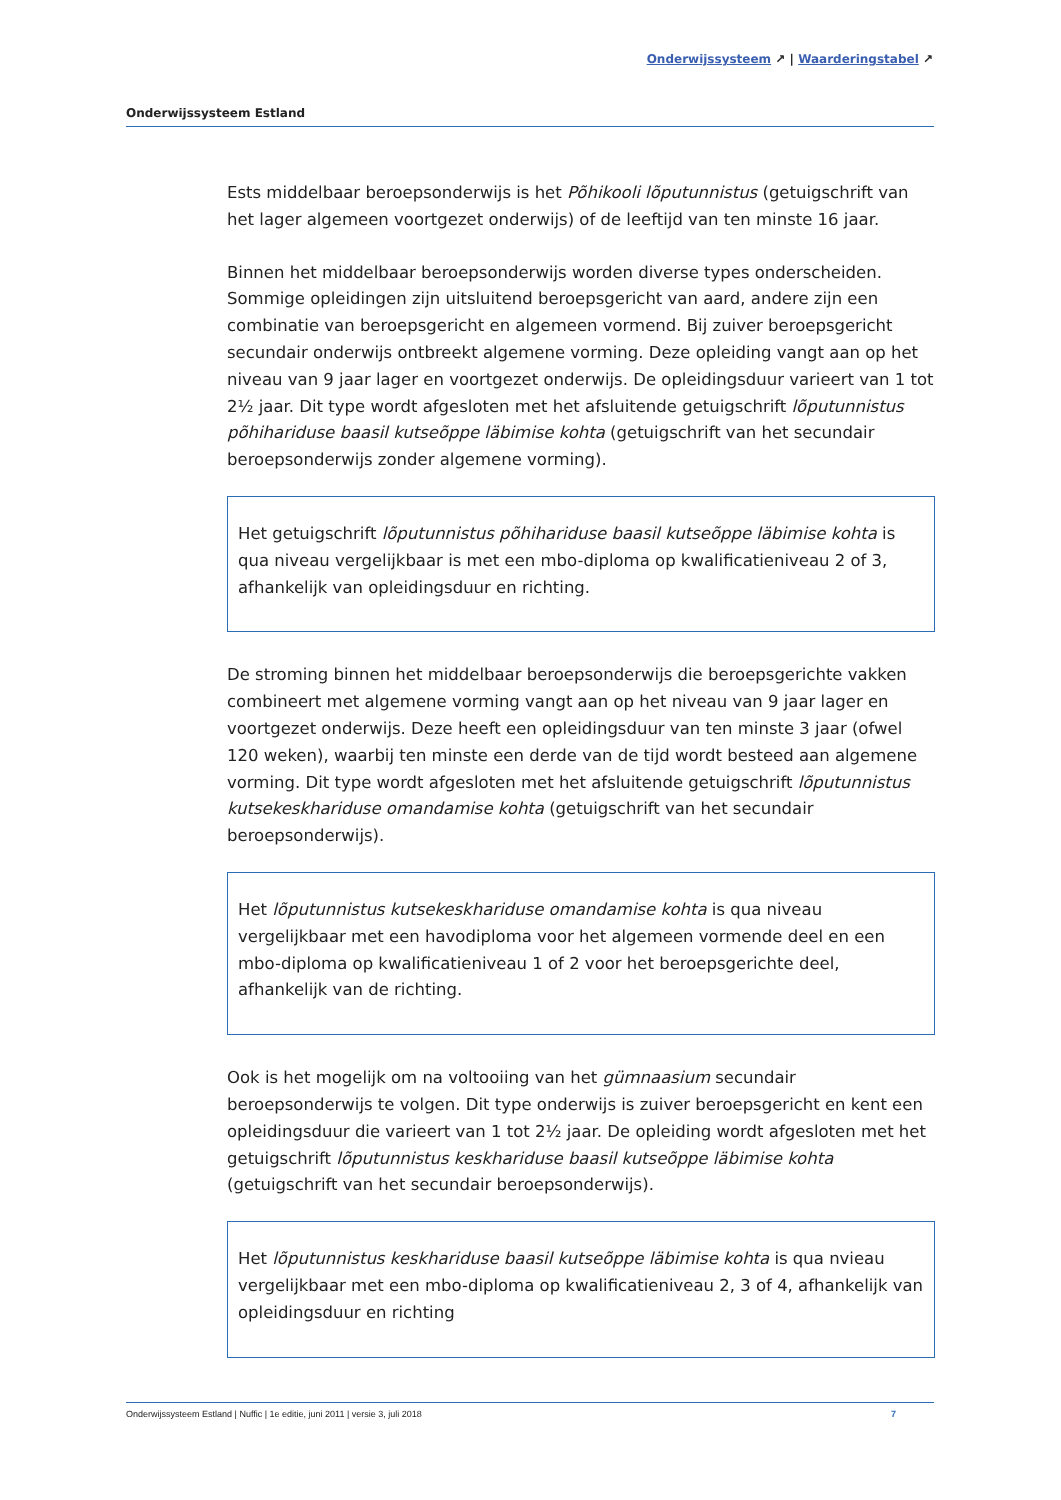Onderwijssysteem ↗ | Waarderingstabel ↗
Onderwijssysteem Estland
Ests middelbaar beroepsonderwijs is het Põhikooli lõputunnistus (getuigschrift van het lager algemeen voortgezet onderwijs) of de leeftijd van ten minste 16 jaar.
Binnen het middelbaar beroepsonderwijs worden diverse types onderscheiden. Sommige opleidingen zijn uitsluitend beroepsgericht van aard, andere zijn een combinatie van beroepsgericht en algemeen vormend. Bij zuiver beroepsgericht secundair onderwijs ontbreekt algemene vorming. Deze opleiding vangt aan op het niveau van 9 jaar lager en voortgezet onderwijs. De opleidingsduur varieert van 1 tot 2½ jaar. Dit type wordt afgesloten met het afsluitende getuigschrift lõputunnistus põhihariduse baasil kutseõppe läbimise kohta (getuigschrift van het secundair beroepsonderwijs zonder algemene vorming).
Het getuigschrift lõputunnistus põhihariduse baasil kutseõppe läbimise kohta is qua niveau vergelijkbaar is met een mbo-diploma op kwalificatieniveau 2 of 3, afhankelijk van opleidingsduur en richting.
De stroming binnen het middelbaar beroepsonderwijs die beroepsgerichte vakken combineert met algemene vorming vangt aan op het niveau van 9 jaar lager en voortgezet onderwijs. Deze heeft een opleidingsduur van ten minste 3 jaar (ofwel 120 weken), waarbij ten minste een derde van de tijd wordt besteed aan algemene vorming. Dit type wordt afgesloten met het afsluitende getuigschrift lõputunnistus kutsekeskhariduse omandamise kohta (getuigschrift van het secundair beroepsonderwijs).
Het lõputunnistus kutsekeskhariduse omandamise kohta is qua niveau vergelijkbaar met een havodiploma voor het algemeen vormende deel en een mbo-diploma op kwalificatieniveau 1 of 2 voor het beroepsgerichte deel, afhankelijk van de richting.
Ook is het mogelijk om na voltooiing van het gümnaasium secundair beroepsonderwijs te volgen. Dit type onderwijs is zuiver beroepsgericht en kent een opleidingsduur die varieert van 1 tot 2½ jaar. De opleiding wordt afgesloten met het getuigschrift lõputunnistus keskhariduse baasil kutseõppe läbimise kohta (getuigschrift van het secundair beroepsonderwijs).
Het lõputunnistus keskhariduse baasil kutseõppe läbimise kohta is qua nvieau vergelijkbaar met een mbo-diploma op kwalificatieniveau 2, 3 of 4, afhankelijk van opleidingsduur en richting
Onderwijssysteem Estland | Nuffic | 1e editie, juni 2011 | versie 3, juli 2018 7